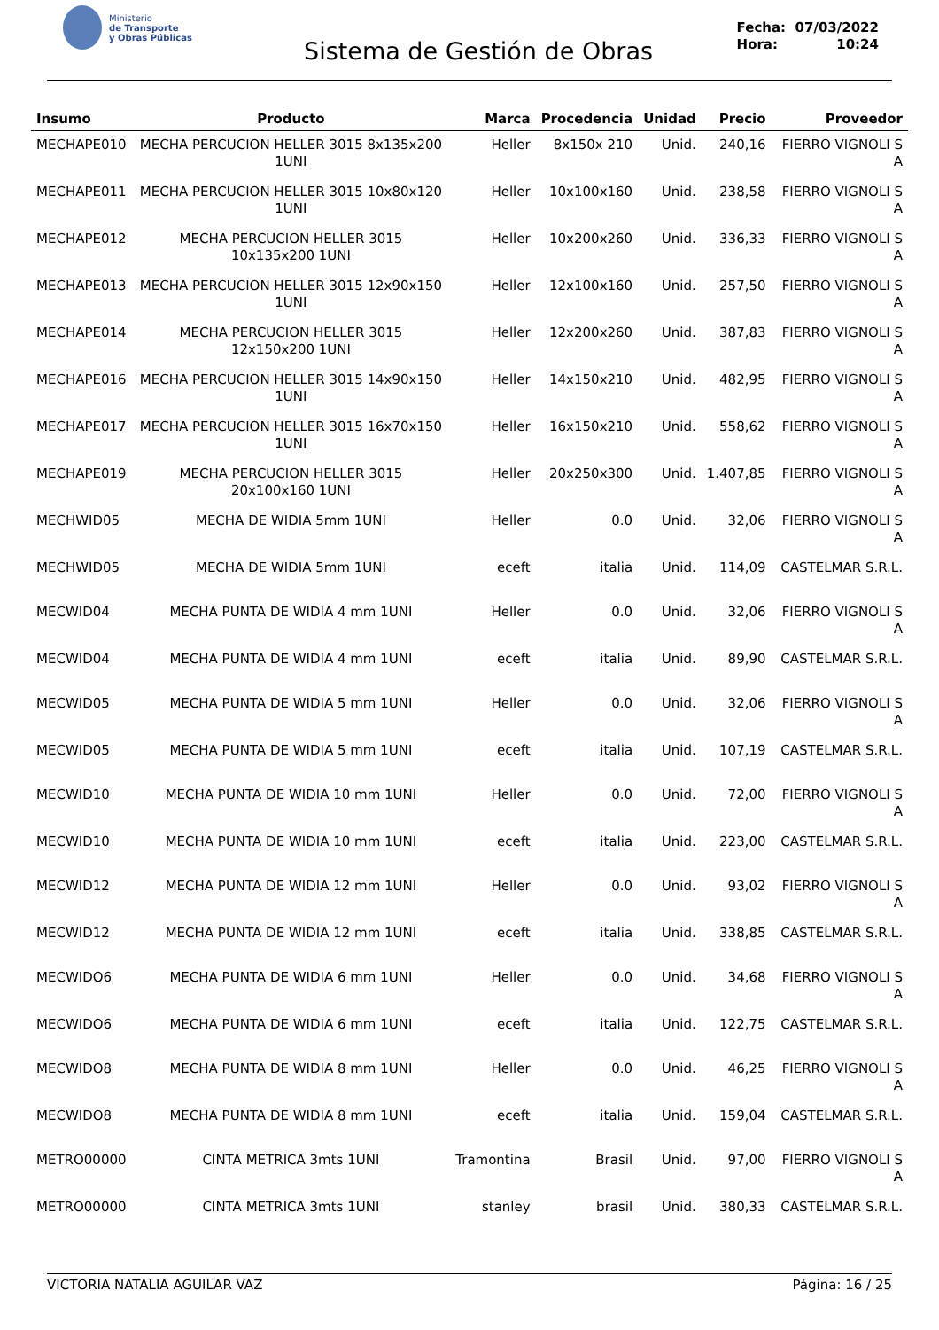Ministerio
de Transporte
y Obras Públicas
Sistema de Gestión de Obras
Fecha: 07/03/2022
Hora: 10:24
| Insumo | Producto | Marca | Procedencia | Unidad | Precio | Proveedor |
| --- | --- | --- | --- | --- | --- | --- |
| MECHAPE010 | MECHA PERCUCION HELLER 3015 8x135x200 1UNI | Heller | 8x150x 210 | Unid. | 240,16 | FIERRO VIGNOLI S A |
| MECHAPE011 | MECHA PERCUCION HELLER 3015 10x80x120 1UNI | Heller | 10x100x160 | Unid. | 238,58 | FIERRO VIGNOLI S A |
| MECHAPE012 | MECHA PERCUCION HELLER 3015 10x135x200 1UNI | Heller | 10x200x260 | Unid. | 336,33 | FIERRO VIGNOLI S A |
| MECHAPE013 | MECHA PERCUCION HELLER 3015 12x90x150 1UNI | Heller | 12x100x160 | Unid. | 257,50 | FIERRO VIGNOLI S A |
| MECHAPE014 | MECHA PERCUCION HELLER 3015 12x150x200 1UNI | Heller | 12x200x260 | Unid. | 387,83 | FIERRO VIGNOLI S A |
| MECHAPE016 | MECHA PERCUCION HELLER 3015 14x90x150 1UNI | Heller | 14x150x210 | Unid. | 482,95 | FIERRO VIGNOLI S A |
| MECHAPE017 | MECHA PERCUCION HELLER 3015 16x70x150 1UNI | Heller | 16x150x210 | Unid. | 558,62 | FIERRO VIGNOLI S A |
| MECHAPE019 | MECHA PERCUCION HELLER 3015 20x100x160 1UNI | Heller | 20x250x300 | Unid. | 1.407,85 | FIERRO VIGNOLI S A |
| MECHWID05 | MECHA DE WIDIA 5mm 1UNI | Heller | 0.0 | Unid. | 32,06 | FIERRO VIGNOLI S A |
| MECHWID05 | MECHA DE WIDIA 5mm 1UNI | eceft | italia | Unid. | 114,09 | CASTELMAR S.R.L. |
| MECWID04 | MECHA PUNTA DE WIDIA 4 mm 1UNI | Heller | 0.0 | Unid. | 32,06 | FIERRO VIGNOLI S A |
| MECWID04 | MECHA PUNTA DE WIDIA 4 mm 1UNI | eceft | italia | Unid. | 89,90 | CASTELMAR S.R.L. |
| MECWID05 | MECHA PUNTA DE WIDIA 5 mm 1UNI | Heller | 0.0 | Unid. | 32,06 | FIERRO VIGNOLI S A |
| MECWID05 | MECHA PUNTA DE WIDIA 5 mm 1UNI | eceft | italia | Unid. | 107,19 | CASTELMAR S.R.L. |
| MECWID10 | MECHA PUNTA DE WIDIA 10 mm 1UNI | Heller | 0.0 | Unid. | 72,00 | FIERRO VIGNOLI S A |
| MECWID10 | MECHA PUNTA DE WIDIA 10 mm 1UNI | eceft | italia | Unid. | 223,00 | CASTELMAR S.R.L. |
| MECWID12 | MECHA PUNTA DE WIDIA 12 mm 1UNI | Heller | 0.0 | Unid. | 93,02 | FIERRO VIGNOLI S A |
| MECWID12 | MECHA PUNTA DE WIDIA 12 mm 1UNI | eceft | italia | Unid. | 338,85 | CASTELMAR S.R.L. |
| MECWIDO6 | MECHA PUNTA DE WIDIA 6 mm 1UNI | Heller | 0.0 | Unid. | 34,68 | FIERRO VIGNOLI S A |
| MECWIDO6 | MECHA PUNTA DE WIDIA 6 mm 1UNI | eceft | italia | Unid. | 122,75 | CASTELMAR S.R.L. |
| MECWIDO8 | MECHA PUNTA DE WIDIA 8 mm 1UNI | Heller | 0.0 | Unid. | 46,25 | FIERRO VIGNOLI S A |
| MECWIDO8 | MECHA PUNTA DE WIDIA 8 mm 1UNI | eceft | italia | Unid. | 159,04 | CASTELMAR S.R.L. |
| METRO00000 | CINTA METRICA 3mts 1UNI | Tramontina | Brasil | Unid. | 97,00 | FIERRO VIGNOLI S A |
| METRO00000 | CINTA METRICA 3mts 1UNI | stanley | brasil | Unid. | 380,33 | CASTELMAR S.R.L. |
VICTORIA NATALIA AGUILAR VAZ Página: 16 / 25